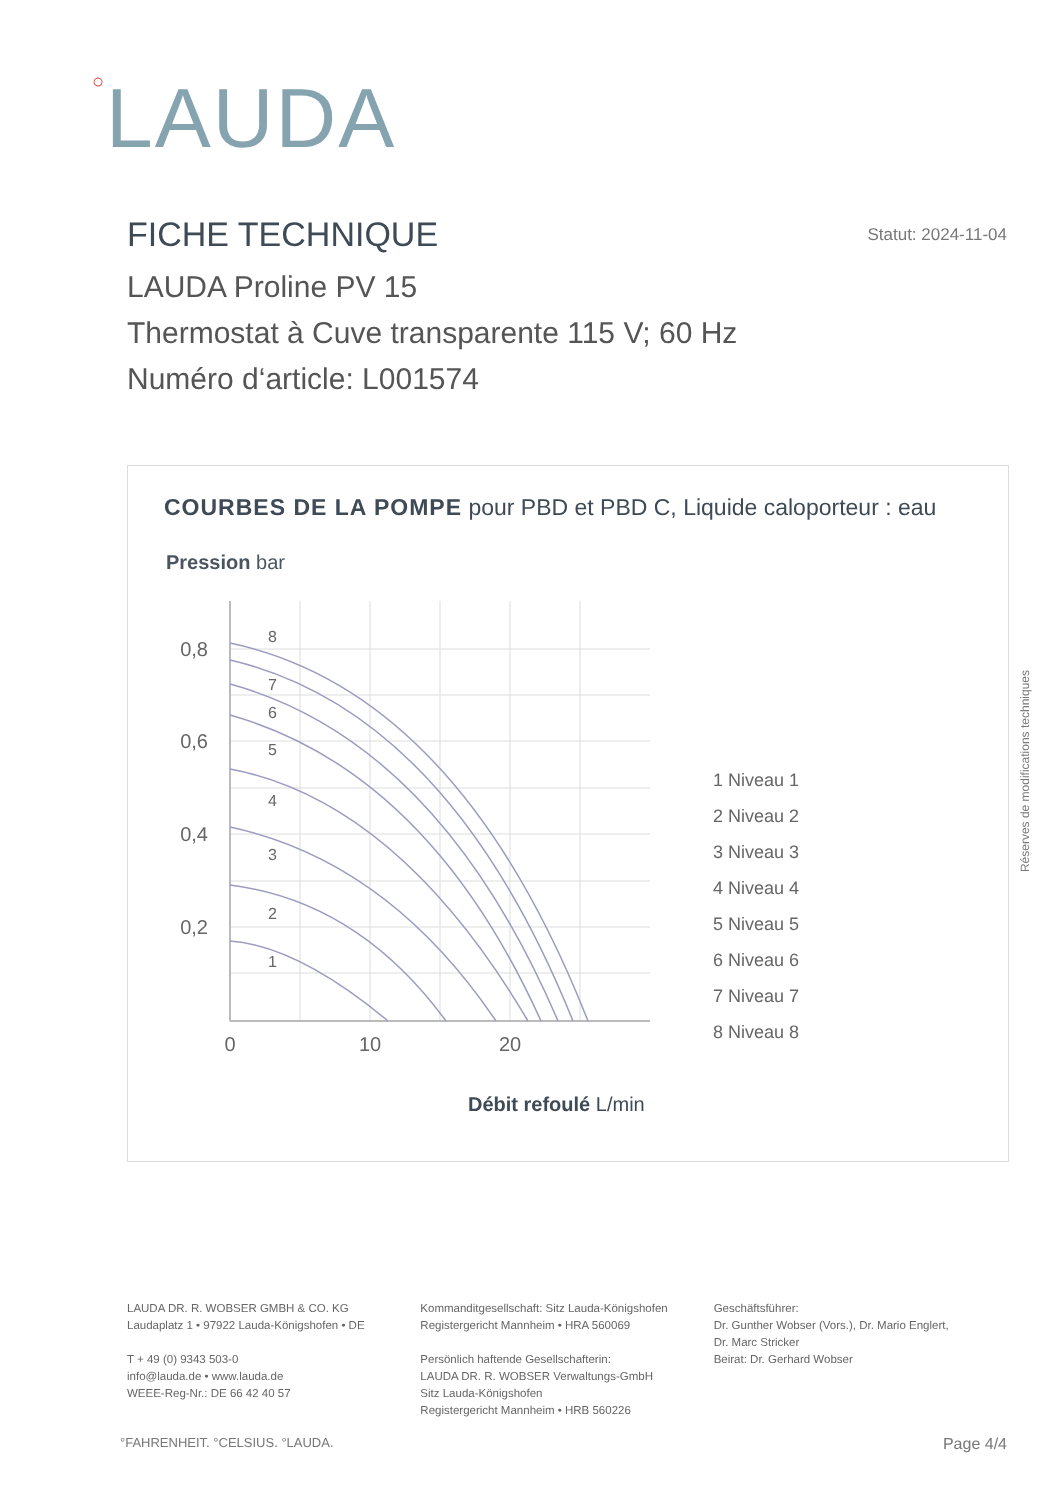○LAUDA
FICHE TECHNIQUE Statut: 2024-11-04
LAUDA Proline PV 15
Thermostat à Cuve transparente 115 V; 60 Hz
Numéro d‘article: L001574
COURBES DE LA POMPE pour PBD et PBD C, Liquide caloporteur : eau
Pression bar
0,8
0,6
0,4
0,2
0
10
20
8
7
6
5
4
3
2
1
Débit refoulé L/min
1 Niveau 1
2 Niveau 2
3 Niveau 3
4 Niveau 4
5 Niveau 5
6 Niveau 6
7 Niveau 7
8 Niveau 8
Réserves de modifications techniques
LAUDA DR. R. WOBSER GMBH & CO. KG
Laudaplatz 1 • 97922 Lauda-Königshofen • DE
T + 49 (0) 9343 503-0
info@lauda.de • www.lauda.de
WEEE-Reg-Nr.: DE 66 42 40 57
Kommanditgesellschaft: Sitz Lauda-Königshofen
Registergericht Mannheim • HRA 560069
Persönlich haftende Gesellschafterin:
LAUDA DR. R. WOBSER Verwaltungs-GmbH
Sitz Lauda-Königshofen
Registergericht Mannheim • HRB 560226
Geschäftsführer:
Dr. Gunther Wobser (Vors.), Dr. Mario Englert,
Dr. Marc Stricker
Beirat: Dr. Gerhard Wobser
°FAHRENHEIT. °CELSIUS. °LAUDA. Page 4/4